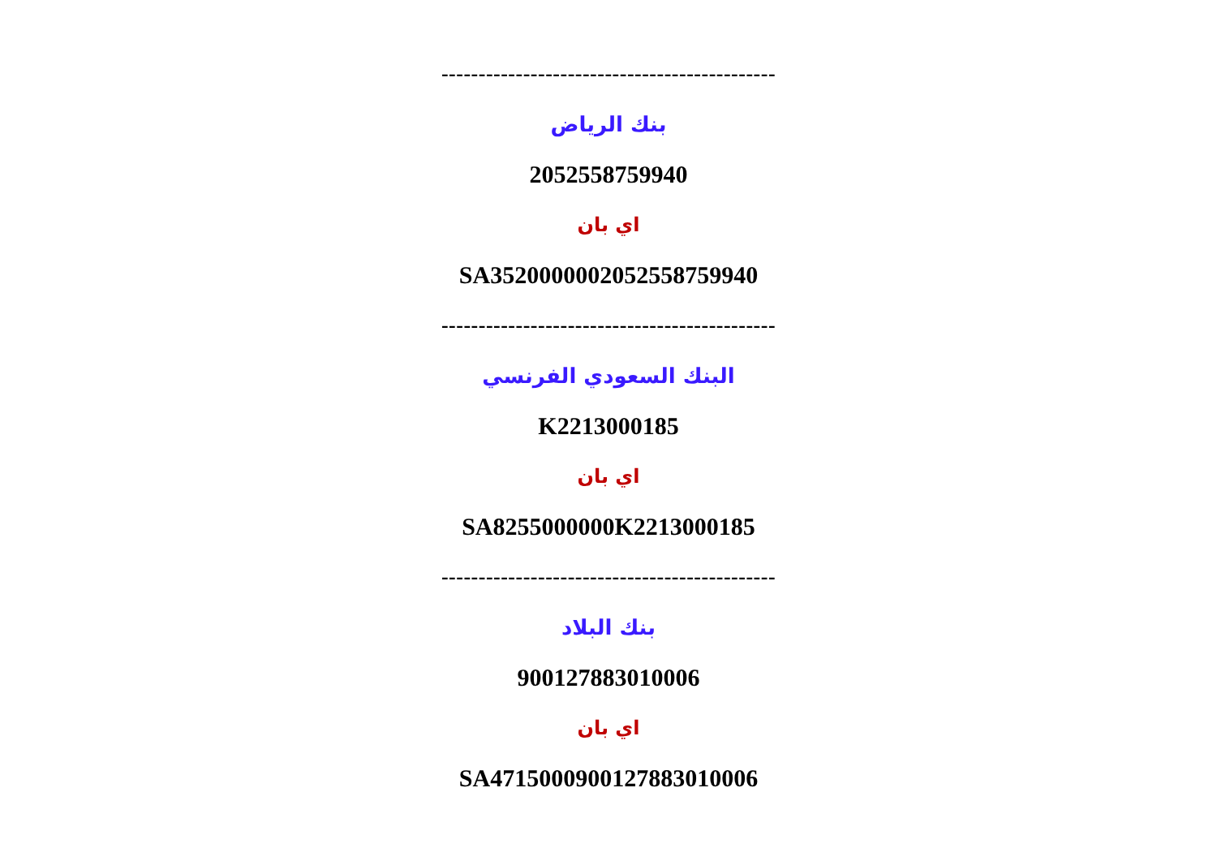---------------------------------------------
بنك الرياض
2052558759940
اي بان
SA3520000002052558759940
---------------------------------------------
البنك السعودي الفرنسي
K2213000185
اي بان
SA8255000000K2213000185
---------------------------------------------
بنك البلاد
900127883010006
اي بان
SA4715000900127883010006